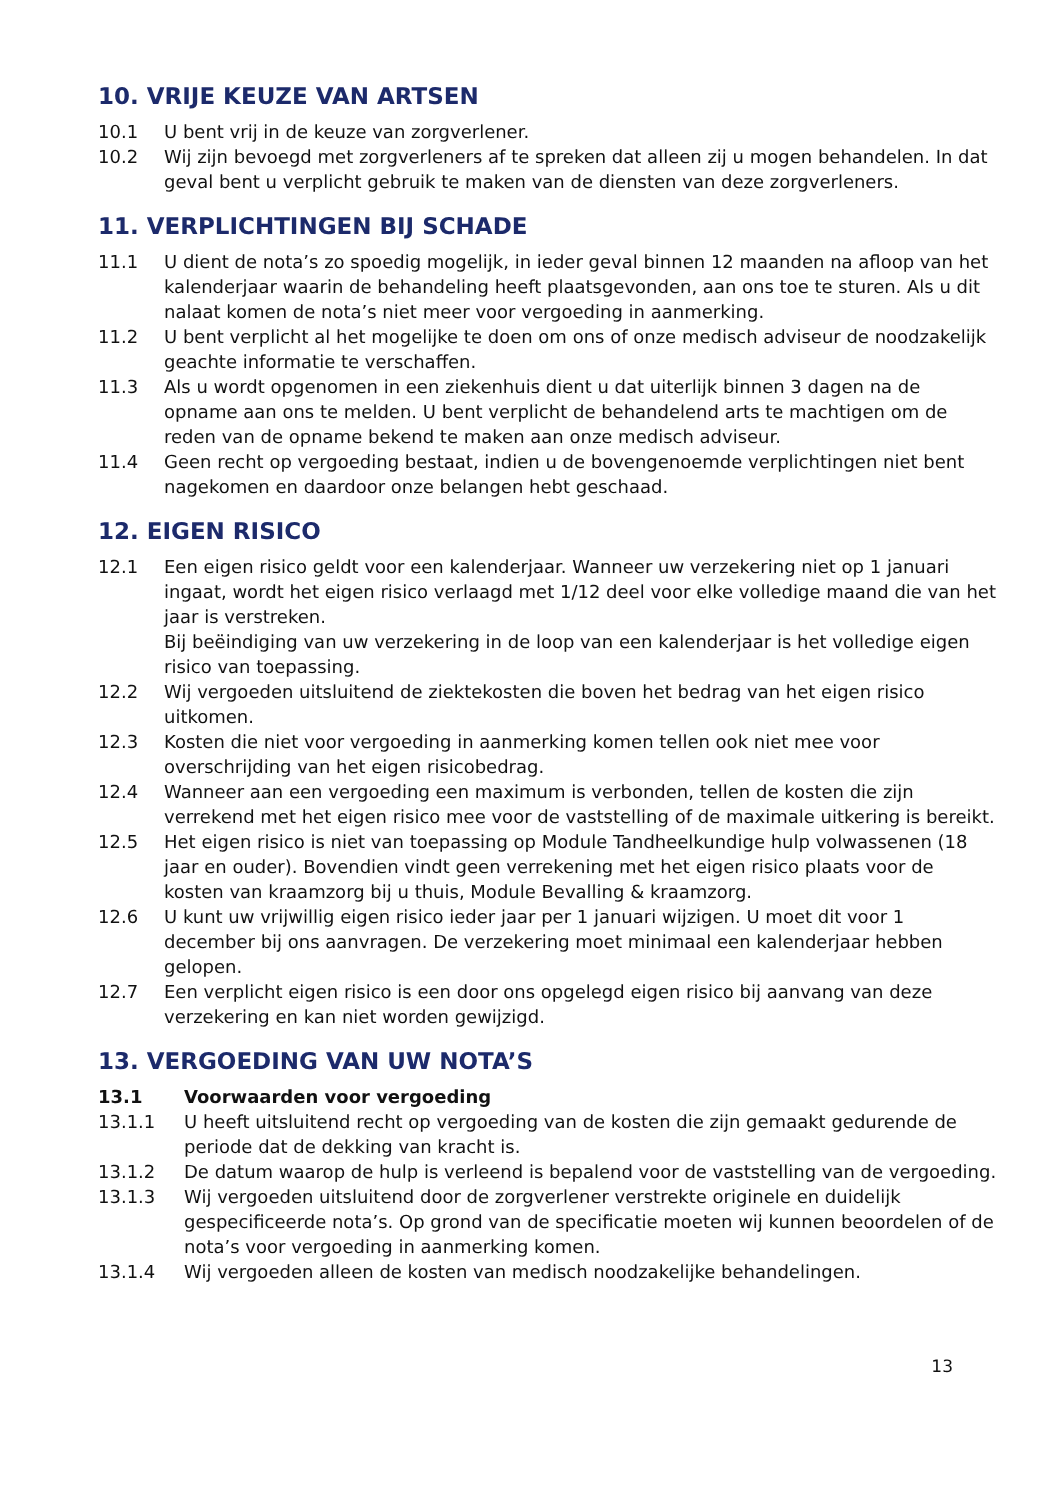10. VRIJE KEUZE VAN ARTSEN
10.1 U bent vrij in de keuze van zorgverlener.
10.2 Wij zijn bevoegd met zorgverleners af te spreken dat alleen zij u mogen behandelen. In dat geval bent u verplicht gebruik te maken van de diensten van deze zorgverleners.
11. VERPLICHTINGEN BIJ SCHADE
11.1 U dient de nota’s zo spoedig mogelijk, in ieder geval binnen 12 maanden na afloop van het kalenderjaar waarin de behandeling heeft plaatsgevonden, aan ons toe te sturen. Als u dit nalaat komen de nota’s niet meer voor vergoeding in aanmerking.
11.2 U bent verplicht al het mogelijke te doen om ons of onze medisch adviseur de nood­zakelijk geachte informatie te verschaffen.
11.3 Als u wordt opgenomen in een ziekenhuis dient u dat uiterlijk binnen 3 dagen na de opname aan ons te melden. U bent verplicht de behandelend arts te machtigen om de reden van de opname bekend te maken aan onze medisch adviseur.
11.4 Geen recht op vergoeding bestaat, indien u de bovengenoemde verplichtingen niet bent nagekomen en daardoor onze belangen hebt geschaad.
12. EIGEN RISICO
12.1 Een eigen risico geldt voor een kalenderjaar. Wanneer uw verzekering niet op 1 januari ingaat, wordt het eigen risico verlaagd met 1/12 deel voor elke volledige maand die van het jaar is verstreken.
Bij beëindiging van uw verzekering in de loop van een kalenderjaar is het volledige eigen risico van toepassing.
12.2 Wij vergoeden uitsluitend de ziektekosten die boven het bedrag van het eigen risico uitkomen.
12.3 Kosten die niet voor vergoeding in aanmerking komen tellen ook niet mee voor overschrijding van het eigen risicobedrag.
12.4 Wanneer aan een vergoeding een maximum is verbonden, tellen de kosten die zijn verrekend met het eigen risico mee voor de vaststelling of de maximale uitkering is bereikt.
12.5 Het eigen risico is niet van toepassing op Module Tandheelkundige hulp volwassenen (18 jaar en ouder). Bovendien vindt geen verrekening met het eigen risico plaats voor de kosten van kraamzorg bij u thuis, Module Bevalling & kraamzorg.
12.6 U kunt uw vrijwillig eigen risico ieder jaar per 1 januari wijzigen. U moet dit voor 1 december bij ons aanvragen. De verzekering moet minimaal een kalenderjaar hebben gelopen.
12.7 Een verplicht eigen risico is een door ons opgelegd eigen risico bij aanvang van deze verzekering en kan niet worden gewijzigd.
13. VERGOEDING VAN UW NOTA’S
13.1 Voorwaarden voor vergoeding
13.1.1 U heeft uitsluitend recht op vergoeding van de kosten die zijn gemaakt gedurende de periode dat de dekking van kracht is.
13.1.2 De datum waarop de hulp is verleend is bepalend voor de vaststelling van de vergoeding.
13.1.3 Wij vergoeden uitsluitend door de zorgverlener verstrekte originele en duidelijk gespecificeerde nota’s. Op grond van de specificatie moeten wij kunnen beoordelen of de nota’s voor vergoeding in aanmerking komen.
13.1.4 Wij vergoeden alleen de kosten van medisch noodzakelijke behandelingen.
13